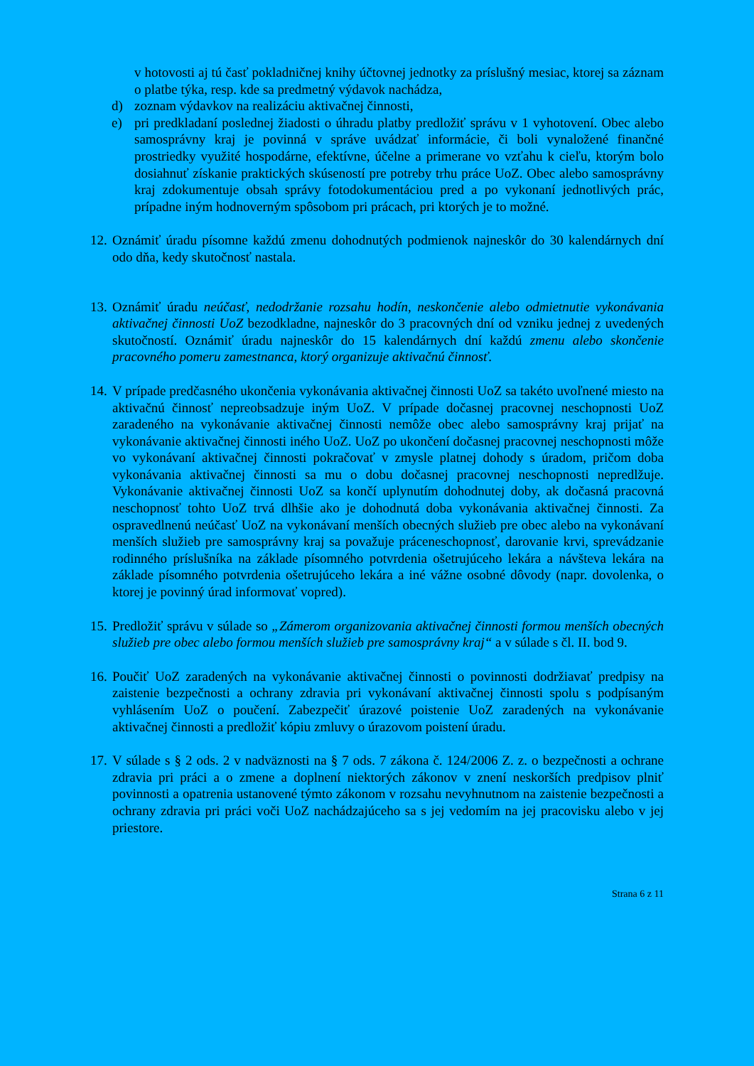v hotovosti aj tú časť pokladničnej knihy účtovnej jednotky za príslušný mesiac, ktorej sa záznam o platbe týka, resp. kde sa predmetný výdavok nachádza,
d) zoznam výdavkov na realizáciu aktivačnej činnosti,
e) pri predkladaní poslednej žiadosti o úhradu platby predložiť správu v 1 vyhotovení. Obec alebo samosprávny kraj je povinná v správe uvádzať informácie, či boli vynaložené finančné prostriedky využité hospodárne, efektívne, účelne a primerane vo vzťahu k cieľu, ktorým bolo dosiahnuť získanie praktických skúseností pre potreby trhu práce UoZ. Obec alebo samosprávny kraj zdokumentuje obsah správy fotodokumentáciou pred a po vykonaní jednotlivých prác, prípadne iným hodnoverným spôsobom pri prácach, pri ktorých je to možné.
12. Oznámiť úradu písomne každú zmenu dohodnutých podmienok najneskôr do 30 kalendárnych dní odo dňa, kedy skutočnosť nastala.
13. Oznámiť úradu neúčasť, nedodržanie rozsahu hodín, neskončenie alebo odmietnutie vykonávania aktivačnej činnosti UoZ bezodkladne, najneskôr do 3 pracovných dní od vzniku jednej z uvedených skutočností. Oznámiť úradu najneskôr do 15 kalendárnych dní každú zmenu alebo skončenie pracovného pomeru zamestnanca, ktorý organizuje aktivačnú činnosť.
14. V prípade predčasného ukončenia vykonávania aktivačnej činnosti UoZ sa takéto uvoľnené miesto na aktivačnú činnosť nepreobsadzuje iným UoZ. V prípade dočasnej pracovnej neschopnosti UoZ zaradeného na vykonávanie aktivačnej činnosti nemôže obec alebo samosprávny kraj prijať na vykonávanie aktivačnej činnosti iného UoZ. UoZ po ukončení dočasnej pracovnej neschopnosti môže vo vykonávaní aktivačnej činnosti pokračovať v zmysle platnej dohody s úradom, pričom doba vykonávania aktivačnej činnosti sa mu o dobu dočasnej pracovnej neschopnosti nepredlžuje. Vykonávanie aktivačnej činnosti UoZ sa končí uplynutím dohodnutej doby, ak dočasná pracovná neschopnosť tohto UoZ trvá dlhšie ako je dohodnutá doba vykonávania aktivačnej činnosti. Za ospravedlnenú neúčasť UoZ na vykonávaní menších obecných služieb pre obec alebo na vykonávaní menších služieb pre samosprávny kraj sa považuje práceneschopnosť, darovanie krvi, sprevádzanie rodinného príslušníka na základe písomného potvrdenia ošetrujúceho lekára a návšteva lekára na základe písomného potvrdenia ošetrujúceho lekára a iné vážne osobné dôvody (napr. dovolenka, o ktorej je povinný úrad informovať vopred).
15. Predložiť správu v súlade so „Zámerom organizovania aktivačnej činnosti formou menších obecných služieb pre obec alebo formou menších služieb pre samosprávny kraj“ a v súlade s čl. II. bod 9.
16. Poučiť UoZ zaradených na vykonávanie aktivačnej činnosti o povinnosti dodržiavať predpisy na zaistenie bezpečnosti a ochrany zdravia pri vykonávaní aktivačnej činnosti spolu s podpísaným vyhlásením UoZ o poučení. Zabezpečiť úrazové poistenie UoZ zaradených na vykonávanie aktivačnej činnosti a predložiť kópiu zmluvy o úrazovom poistení úradu.
17. V súlade s § 2 ods. 2 v nadväznosti na § 7 ods. 7 zákona č. 124/2006 Z. z. o bezpečnosti a ochrane zdravia pri práci a o zmene a doplnení niektorých zákonov v znení neskorších predpisov plniť povinnosti a opatrenia ustanovené týmto zákonom v rozsahu nevyhnutnom na zaistenie bezpečnosti a ochrany zdravia pri práci voči UoZ nachádzajúceho sa s jej vedomím na jej pracovisku alebo v jej priestore.
Strana 6 z 11